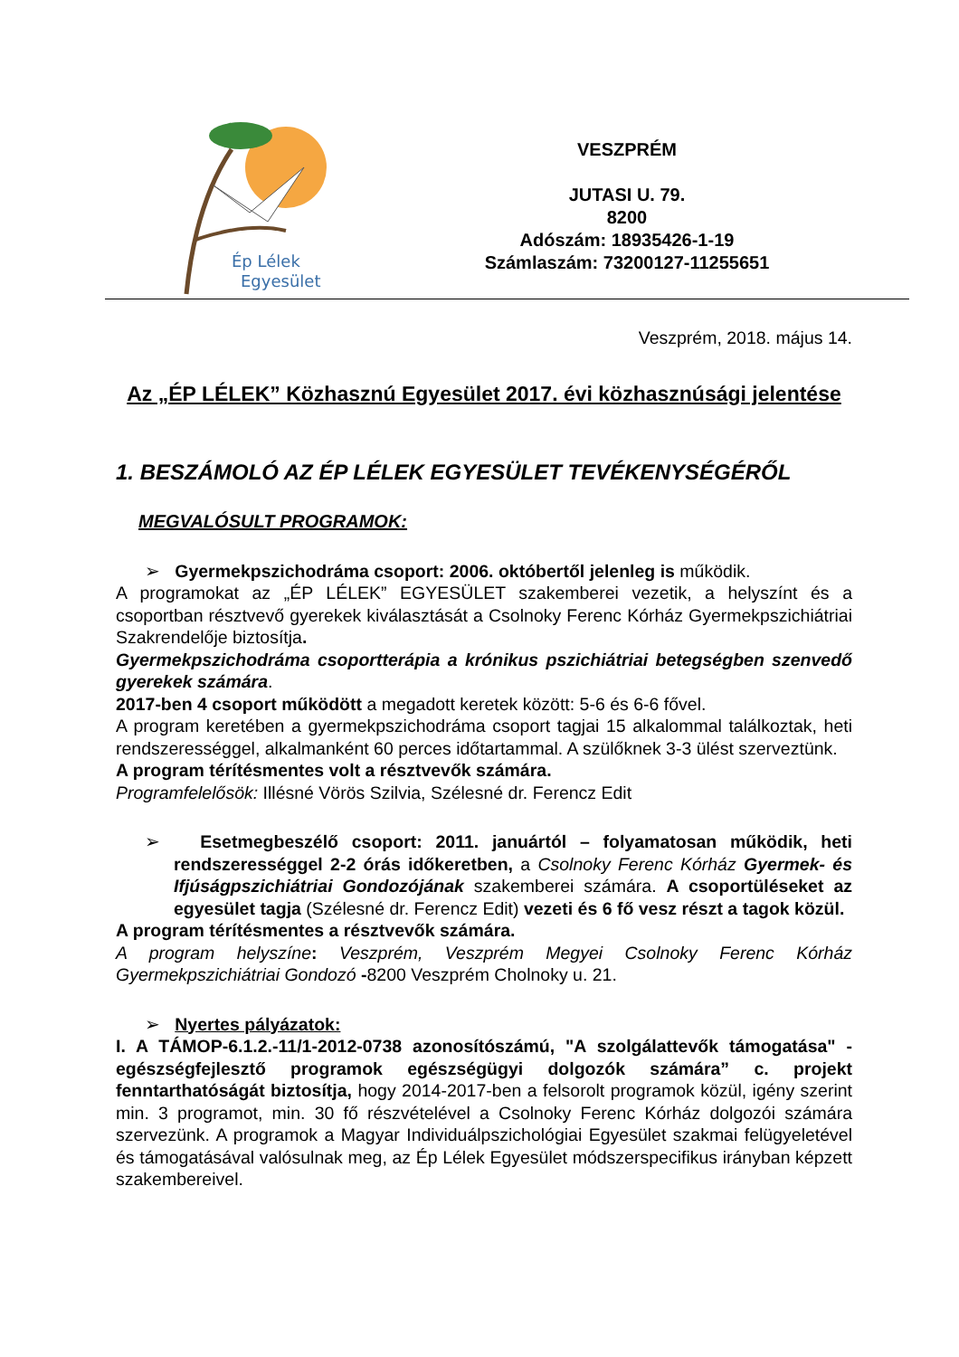Ép Lélek
Egyesület
VESZPRÉM
JUTASI U. 79.
8200
Adószám: 18935426-1-19
Számlaszám: 73200127-11255651
Veszprém, 2018. május 14.
Az „ÉP LÉLEK” Közhasznú Egyesület 2017. évi közhasznúsági jelentése
1. BESZÁMOLÓ AZ ÉP LÉLEK EGYESÜLET TEVÉKENYSÉGÉRŐL
MEGVALÓSULT PROGRAMOK:
➢ Gyermekpszichodráma csoport: 2006. októbertől jelenleg is működik.
A programokat az „ÉP LÉLEK” EGYESÜLET szakemberei vezetik, a helyszínt és a csoportban résztvevő gyerekek kiválasztását a Csolnoky Ferenc Kórház Gyermekpszichiátriai Szakrendelője biztosítja.
Gyermekpszichodráma csoportterápia a krónikus pszichiátriai betegségben szenvedő gyerekek számára.
2017-ben 4 csoport működött a megadott keretek között: 5-6 és 6-6 fővel.
A program keretében a gyermekpszichodráma csoport tagjai 15 alkalommal találkoztak, heti rendszerességgel, alkalmanként 60 perces időtartammal. A szülőknek 3-3 ülést szerveztünk.
A program térítésmentes volt a résztvevők számára.
Programfelelősök: Illésné Vörös Szilvia, Szélesné dr. Ferencz Edit
➢ Esetmegbeszélő csoport: 2011. januártól – folyamatosan működik, heti rendszerességgel 2-2 órás időkeretben, a Csolnoky Ferenc Kórház Gyermek- és Ifjúságpszichiátriai Gondozójának szakemberei számára. A csoportüléseket az egyesület tagja (Szélesné dr. Ferencz Edit) vezeti és 6 fő vesz részt a tagok közül.
A program térítésmentes a résztvevők számára.
A program helyszíne: Veszprém, Veszprém Megyei Csolnoky Ferenc Kórház Gyermekpszichiátriai Gondozó -8200 Veszprém Cholnoky u. 21.
➢ Nyertes pályázatok:
I. A TÁMOP-6.1.2.-11/1-2012-0738 azonosítószámú, "A szolgálattevők támogatása" - egészségfejlesztő programok egészségügyi dolgozók számára” c. projekt fenntarthatóságát biztosítja, hogy 2014-2017-ben a felsorolt programok közül, igény szerint min. 3 programot, min. 30 fő részvételével a Csolnoky Ferenc Kórház dolgozói számára szervezünk. A programok a Magyar Individuálpszichológiai Egyesület szakmai felügyeletével és támogatásával valósulnak meg, az Ép Lélek Egyesület módszerspecifikus irányban képzett szakembereivel.